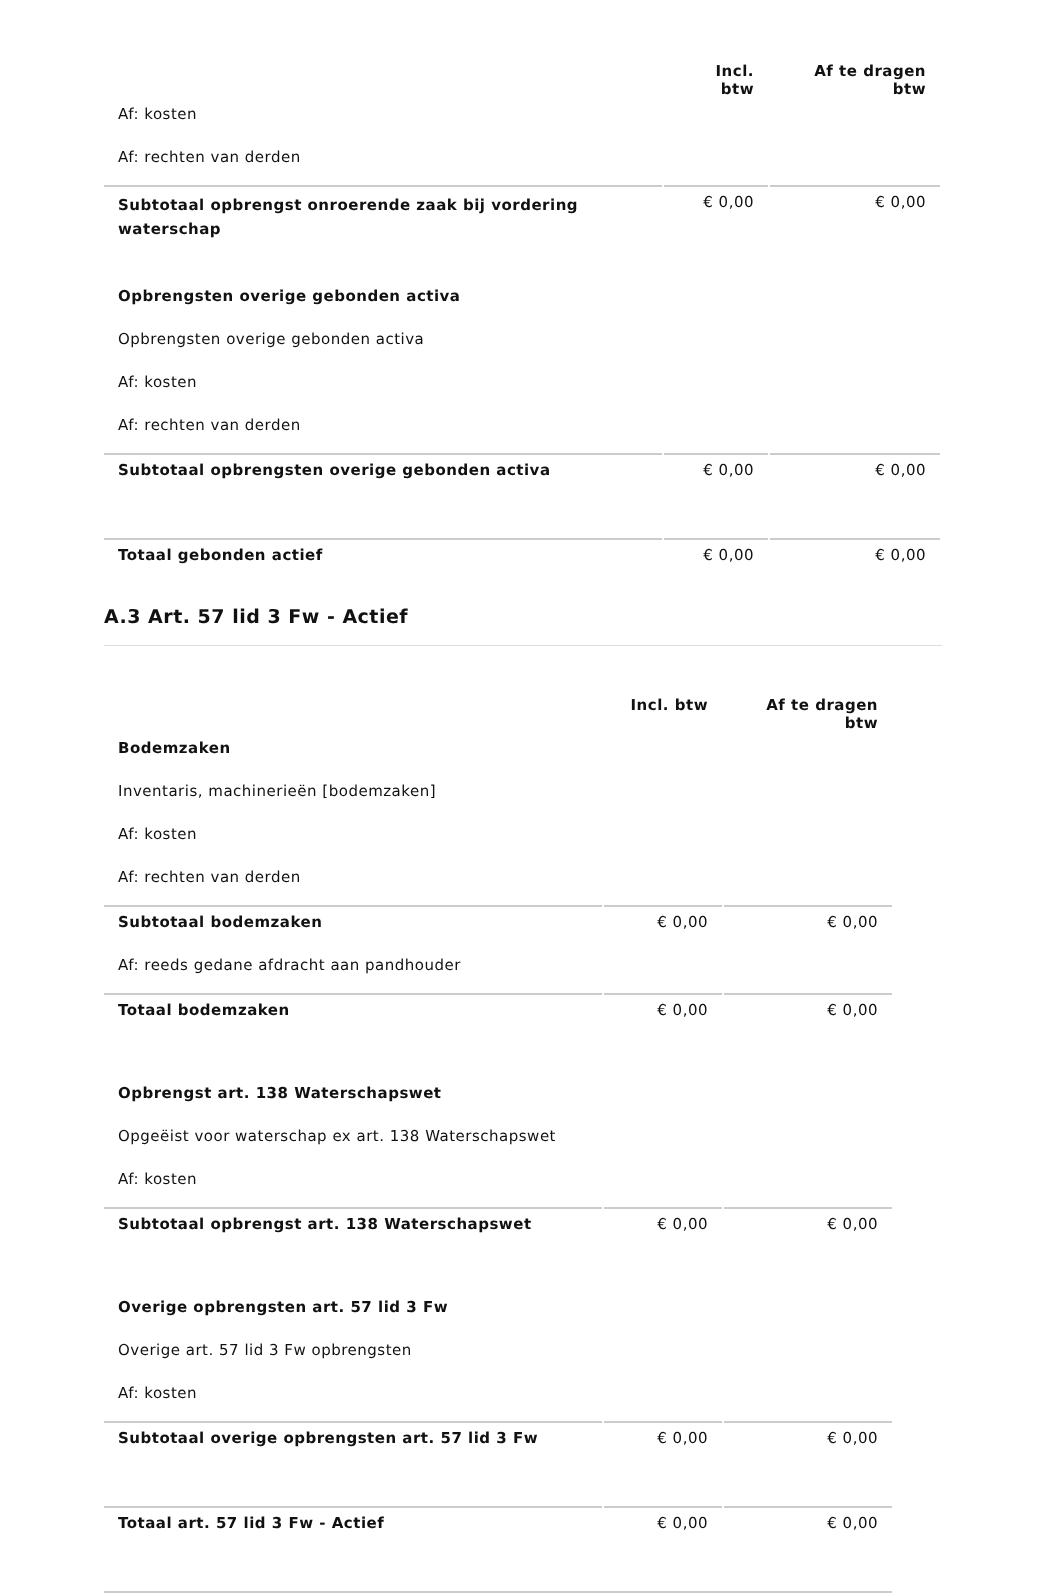| | Incl. btw | Af te dragen btw |
| Af: kosten | | |
| Af: rechten van derden | | |
| Subtotaal opbrengst onroerende zaak bij vordering waterschap | € 0,00 | € 0,00 |
| Opbrengsten overige gebonden activa | | |
| Opbrengsten overige gebonden activa | | |
| Af: kosten | | |
| Af: rechten van derden | | |
| Subtotaal opbrengsten overige gebonden activa | € 0,00 | € 0,00 |
| Totaal gebonden actief | € 0,00 | € 0,00 |
A.3 Art. 57 lid 3 Fw - Actief
| | Incl. btw | Af te dragen btw |
| Bodemzaken | | |
| Inventaris, machinerieën [bodemzaken] | | |
| Af: kosten | | |
| Af: rechten van derden | | |
| Subtotaal bodemzaken | € 0,00 | € 0,00 |
| Af: reeds gedane afdracht aan pandhouder | | |
| Totaal bodemzaken | € 0,00 | € 0,00 |
| Opbrengst art. 138 Waterschapswet | | |
| Opgeëist voor waterschap ex art. 138 Waterschapswet | | |
| Af: kosten | | |
| Subtotaal opbrengst art. 138 Waterschapswet | € 0,00 | € 0,00 |
| Overige opbrengsten art. 57 lid 3 Fw | | |
| Overige art. 57 lid 3 Fw opbrengsten | | |
| Af: kosten | | |
| Subtotaal overige opbrengsten art. 57 lid 3 Fw | € 0,00 | € 0,00 |
| Totaal art. 57 lid 3 Fw - Actief | € 0,00 | € 0,00 |